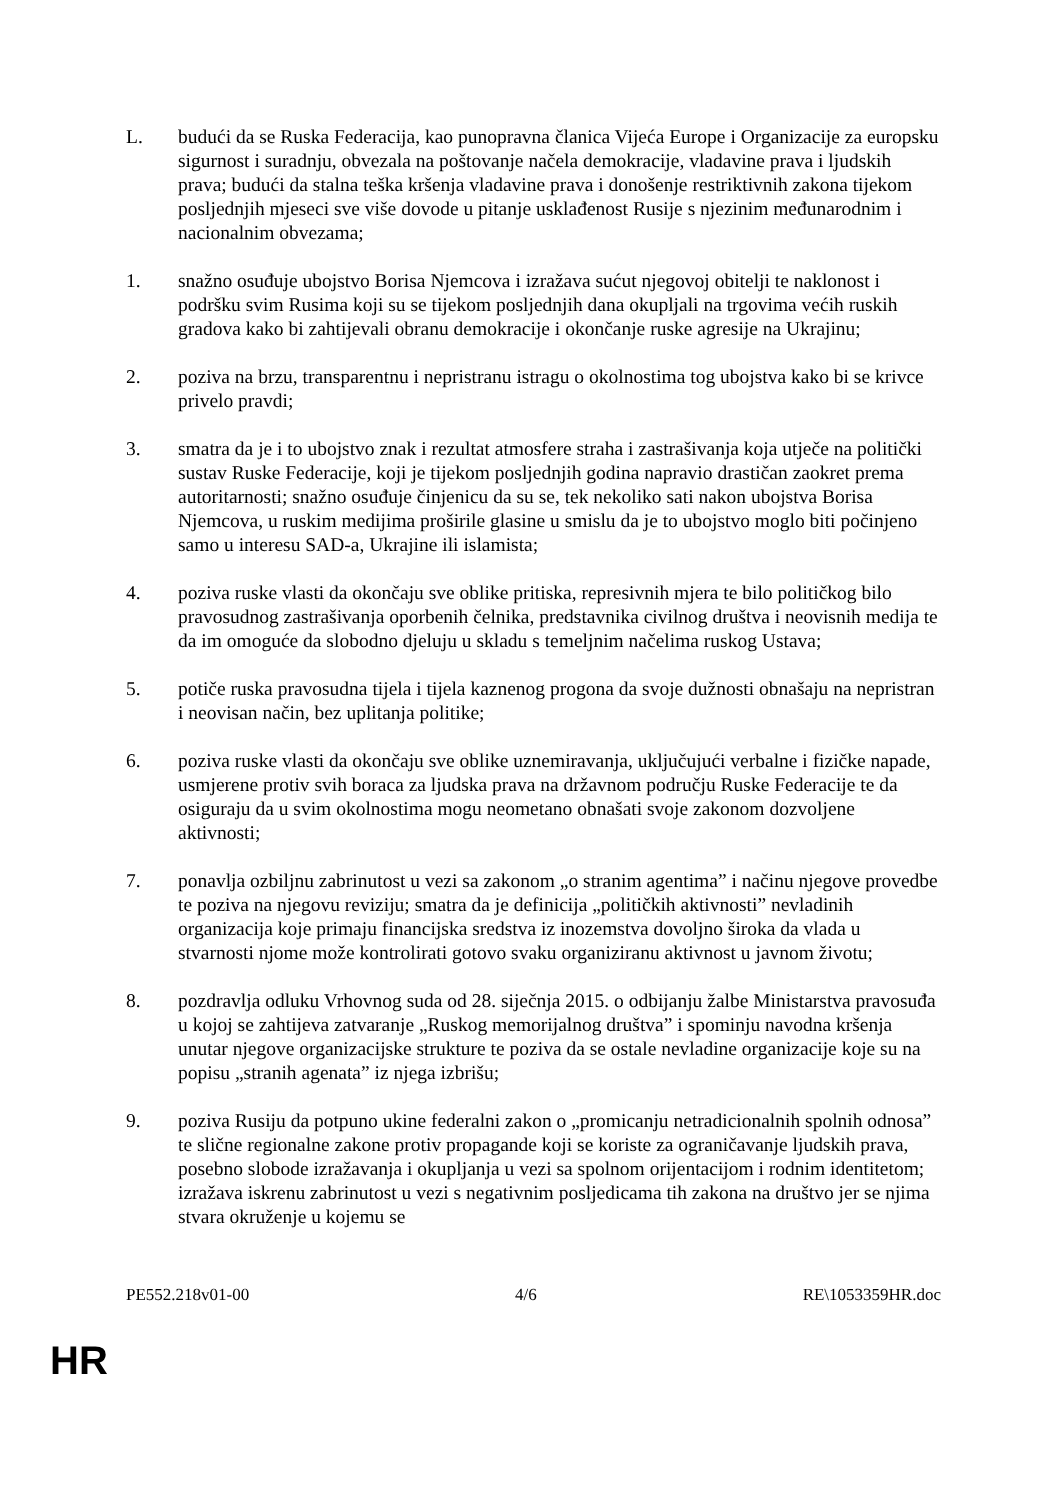L. budući da se Ruska Federacija, kao punopravna članica Vijeća Europe i Organizacije za europsku sigurnost i suradnju, obvezala na poštovanje načela demokracije, vladavine prava i ljudskih prava; budući da stalna teška kršenja vladavine prava i donošenje restriktivnih zakona tijekom posljednjih mjeseci sve više dovode u pitanje usklađenost Rusije s njezinim međunarodnim i nacionalnim obvezama;
1. snažno osuđuje ubojstvo Borisa Njemcova i izražava sućut njegovoj obitelji te naklonost i podršku svim Rusima koji su se tijekom posljednjih dana okupljali na trgovima većih ruskih gradova kako bi zahtijevali obranu demokracije i okončanje ruske agresije na Ukrajinu;
2. poziva na brzu, transparentnu i nepristranu istragu o okolnostima tog ubojstva kako bi se krivce privelo pravdi;
3. smatra da je i to ubojstvo znak i rezultat atmosfere straha i zastrašivanja koja utječe na politički sustav Ruske Federacije, koji je tijekom posljednjih godina napravio drastičan zaokret prema autoritarnosti; snažno osuđuje činjenicu da su se, tek nekoliko sati nakon ubojstva Borisa Njemcova, u ruskim medijima proširile glasine u smislu da je to ubojstvo moglo biti počinjeno samo u interesu SAD-a, Ukrajine ili islamista;
4. poziva ruske vlasti da okončaju sve oblike pritiska, represivnih mjera te bilo političkog bilo pravosudnog zastrašivanja oporbenih čelnika, predstavnika civilnog društva i neovisnih medija te da im omoguće da slobodno djeluju u skladu s temeljnim načelima ruskog Ustava;
5. potiče ruska pravosudna tijela i tijela kaznenog progona da svoje dužnosti obnašaju na nepristran i neovisan način, bez uplitanja politike;
6. poziva ruske vlasti da okončaju sve oblike uznemiravanja, uključujući verbalne i fizičke napade, usmjerene protiv svih boraca za ljudska prava na državnom području Ruske Federacije te da osiguraju da u svim okolnostima mogu neometano obnašati svoje zakonom dozvoljene aktivnosti;
7. ponavlja ozbiljnu zabrinutost u vezi sa zakonom „o stranim agentima” i načinu njegove provedbe te poziva na njegovu reviziju; smatra da je definicija „političkih aktivnosti” nevladinih organizacija koje primaju financijska sredstva iz inozemstva dovoljno široka da vlada u stvarnosti njome može kontrolirati gotovo svaku organiziranu aktivnost u javnom životu;
8. pozdravlja odluku Vrhovnog suda od 28. siječnja 2015. o odbijanju žalbe Ministarstva pravosuđa u kojoj se zahtijeva zatvaranje „Ruskog memorijalnog društva” i spominju navodna kršenja unutar njegove organizacijske strukture te poziva da se ostale nevladine organizacije koje su na popisu „stranih agenata” iz njega izbrišu;
9. poziva Rusiju da potpuno ukine federalni zakon o „promicanju netradicionalnih spolnih odnosa” te slične regionalne zakone protiv propagande koji se koriste za ograničavanje ljudskih prava, posebno slobode izražavanja i okupljanja u vezi sa spolnom orijentacijom i rodnim identitetom; izražava iskrenu zabrinutost u vezi s negativnim posljedicama tih zakona na društvo jer se njima stvara okruženje u kojemu se
PE552.218v01-00 4/6 RE\1053359HR.doc
HR